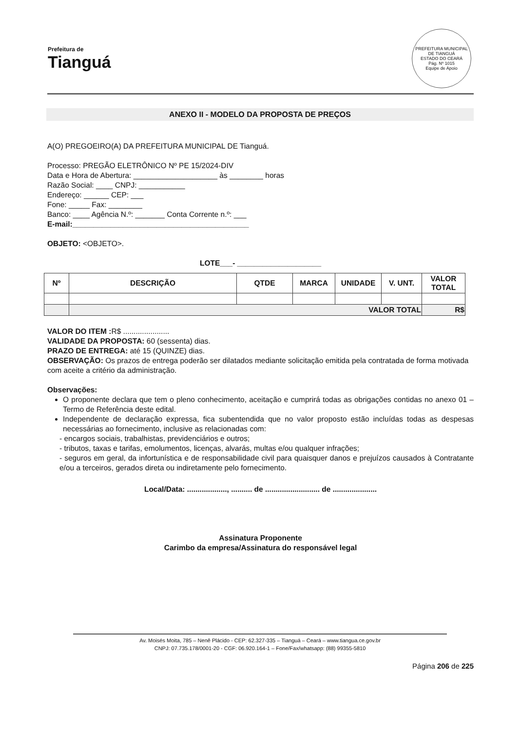Prefeitura de
Tianguá
PREFEITURA MUNICIPAL DE TIANGUÁ
ESTADO DO CEARÁ
Pág. Nº 1015
Equipe de Apoio
ANEXO II - MODELO DA PROPOSTA DE PREÇOS
A(O) PREGOEIRO(A) DA PREFEITURA MUNICIPAL DE Tianguá.
Processo: PREGÃO ELETRÔNICO Nº PE 15/2024-DIV
Data e Hora de Abertura: ____________________ às ________ horas
Razão Social: ____ CNPJ: ___________
Endereço: ______ CEP: ___
Fone: _____ Fax: ________
Banco: ____ Agência N.º: _______ Conta Corrente n.º: ___
E-mail:__________________________________________
OBJETO: <OBJETO>.
LOTE___- ____________________
| Nº | DESCRIÇÃO | QTDE | MARCA | UNIDADE | V. UNT. | VALOR TOTAL |
| --- | --- | --- | --- | --- | --- | --- |
| | VALOR TOTAL | | | | | R$ |
VALOR DO ITEM : R$ ......................
VALIDADE DA PROPOSTA: 60 (sessenta) dias.
PRAZO DE ENTREGA: até 15 (QUINZE) dias.
OBSERVAÇÃO: Os prazos de entrega poderão ser dilatados mediante solicitação emitida pela contratada de forma motivada com aceite a critério da administração.
Observações:
O proponente declara que tem o pleno conhecimento, aceitação e cumprirá todas as obrigações contidas no anexo 01 –Termo de Referência deste edital.
Independente de declaração expressa, fica subentendida que no valor proposto estão incluídas todas as despesas necessárias ao fornecimento, inclusive as relacionadas com:
- encargos sociais, trabalhistas, previdenciários e outros;
- tributos, taxas e tarifas, emolumentos, licenças, alvarás, multas e/ou qualquer infrações;
- seguros em geral, da infortunística e de responsabilidade civil para quaisquer danos e prejuízos causados à Contratante e/ou a terceiros, gerados direta ou indiretamente pelo fornecimento.
Local/Data: ..................., .......... de .......................... de .....................
Assinatura Proponente
Carimbo da empresa/Assinatura do responsável legal
Av. Moisés Moita, 785 – Nenê Plácido - CEP: 62.327-335 – Tianguá – Ceará – www.tiangua.ce.gov.br
CNPJ: 07.735.178/0001-20 - CGF: 06.920.164-1 – Fone/Fax/whatsapp: (88) 99355-5810
Página 206 de 225